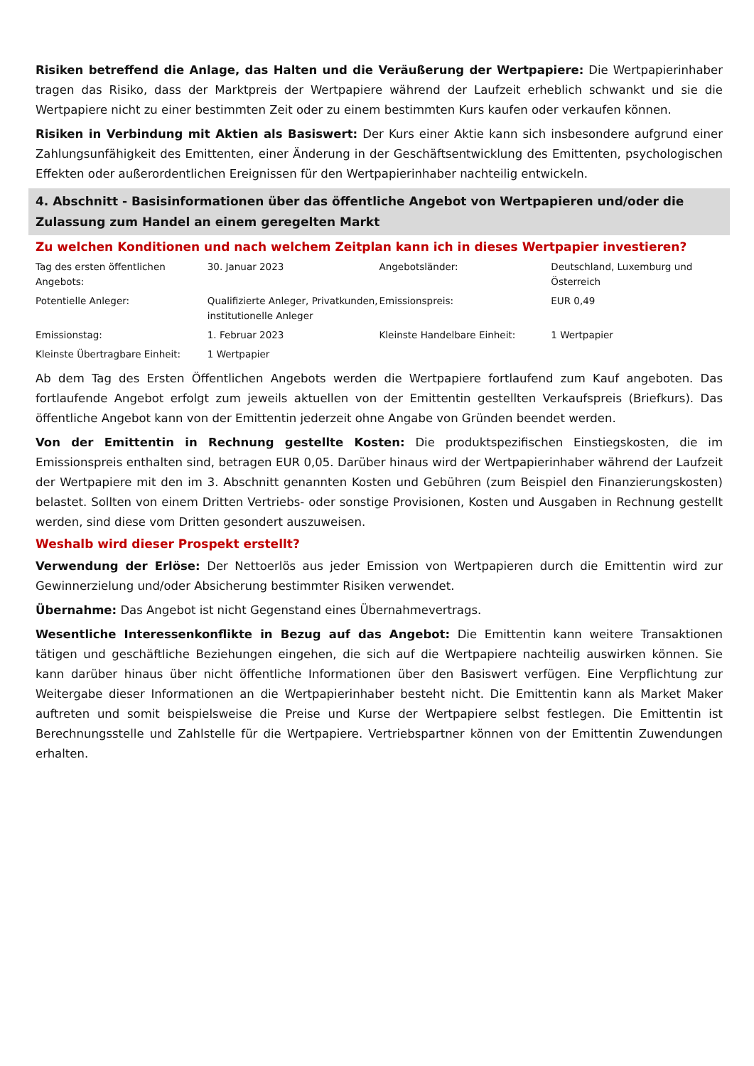Risiken betreffend die Anlage, das Halten und die Veräußerung der Wertpapiere: Die Wertpapierinhaber tragen das Risiko, dass der Marktpreis der Wertpapiere während der Laufzeit erheblich schwankt und sie die Wertpapiere nicht zu einer bestimmten Zeit oder zu einem bestimmten Kurs kaufen oder verkaufen können.
Risiken in Verbindung mit Aktien als Basiswert: Der Kurs einer Aktie kann sich insbesondere aufgrund einer Zahlungsunfähigkeit des Emittenten, einer Änderung in der Geschäftsentwicklung des Emittenten, psychologischen Effekten oder außerordentlichen Ereignissen für den Wertpapierinhaber nachteilig entwickeln.
4. Abschnitt - Basisinformationen über das öffentliche Angebot von Wertpapieren und/oder die Zulassung zum Handel an einem geregelten Markt
Zu welchen Konditionen und nach welchem Zeitplan kann ich in dieses Wertpapier investieren?
| Tag des ersten öffentlichen Angebots: | 30. Januar 2023 | Angebotsländer: | Deutschland, Luxemburg und Österreich |
| Potentielle Anleger: | Qualifizierte Anleger, Privatkunden, institutionelle Anleger | Emissionspreis: | EUR 0,49 |
| Emissionstag: | 1. Februar 2023 | Kleinste Handelbare Einheit: | 1 Wertpapier |
| Kleinste Übertragbare Einheit: | 1 Wertpapier | | |
Ab dem Tag des Ersten Öffentlichen Angebots werden die Wertpapiere fortlaufend zum Kauf angeboten. Das fortlaufende Angebot erfolgt zum jeweils aktuellen von der Emittentin gestellten Verkaufspreis (Briefkurs). Das öffentliche Angebot kann von der Emittentin jederzeit ohne Angabe von Gründen beendet werden.
Von der Emittentin in Rechnung gestellte Kosten: Die produktspezifischen Einstiegskosten, die im Emissionspreis enthalten sind, betragen EUR 0,05. Darüber hinaus wird der Wertpapierinhaber während der Laufzeit der Wertpapiere mit den im 3. Abschnitt genannten Kosten und Gebühren (zum Beispiel den Finanzierungskosten) belastet. Sollten von einem Dritten Vertriebs- oder sonstige Provisionen, Kosten und Ausgaben in Rechnung gestellt werden, sind diese vom Dritten gesondert auszuweisen.
Weshalb wird dieser Prospekt erstellt?
Verwendung der Erlöse: Der Nettoerlös aus jeder Emission von Wertpapieren durch die Emittentin wird zur Gewinnerzielung und/oder Absicherung bestimmter Risiken verwendet.
Übernahme: Das Angebot ist nicht Gegenstand eines Übernahmevertrags.
Wesentliche Interessenkonflikte in Bezug auf das Angebot: Die Emittentin kann weitere Transaktionen tätigen und geschäftliche Beziehungen eingehen, die sich auf die Wertpapiere nachteilig auswirken können. Sie kann darüber hinaus über nicht öffentliche Informationen über den Basiswert verfügen. Eine Verpflichtung zur Weitergabe dieser Informationen an die Wertpapierinhaber besteht nicht. Die Emittentin kann als Market Maker auftreten und somit beispielsweise die Preise und Kurse der Wertpapiere selbst festlegen. Die Emittentin ist Berechnungsstelle und Zahlstelle für die Wertpapiere. Vertriebspartner können von der Emittentin Zuwendungen erhalten.